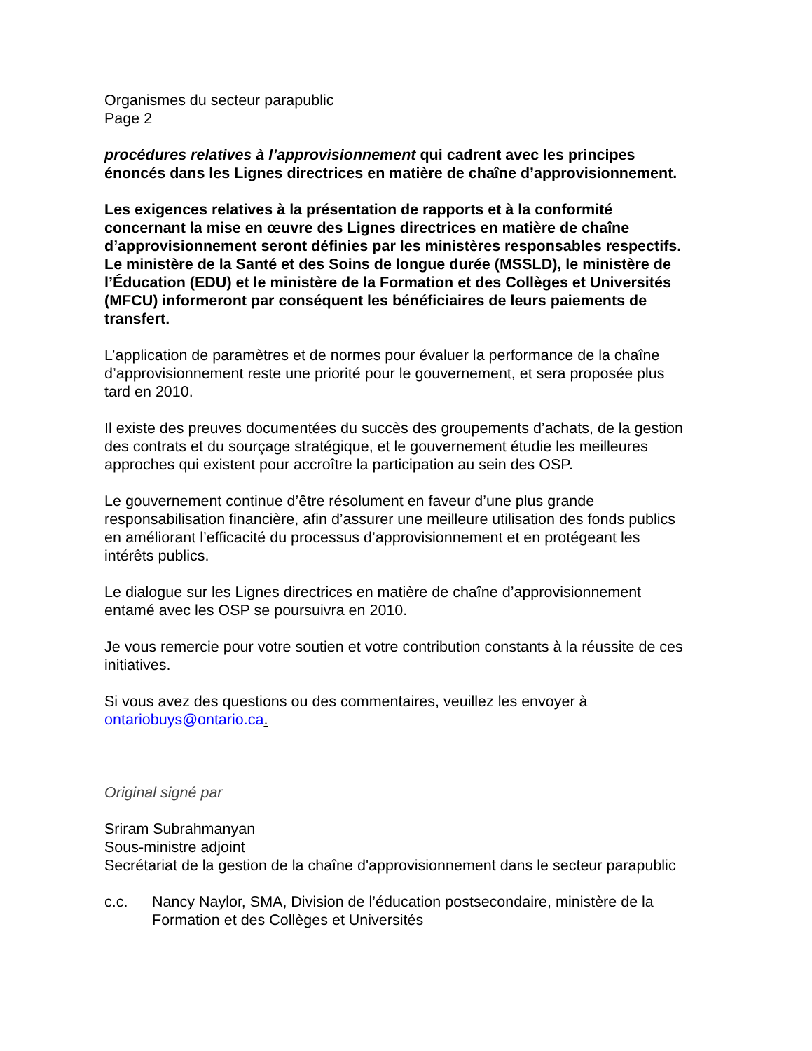Organismes du secteur parapublic
Page 2
procédures relatives à l’approvisionnement qui cadrent avec les principes énoncés dans les Lignes directrices en matière de chaîne d’approvisionnement.
Les exigences relatives à la présentation de rapports et à la conformité concernant la mise en œuvre des Lignes directrices en matière de chaîne d’approvisionnement seront définies par les ministères responsables respectifs. Le ministère de la Santé et des Soins de longue durée (MSSLD), le ministère de l’Éducation (EDU) et le ministère de la Formation et des Collèges et Universités (MFCU) informeront par conséquent les bénéficiaires de leurs paiements de transfert.
L’application de paramètres et de normes pour évaluer la performance de la chaîne d’approvisionnement reste une priorité pour le gouvernement, et sera proposée plus tard en 2010.
Il existe des preuves documentées du succès des groupements d’achats, de la gestion des contrats et du sourçage stratégique, et le gouvernement étudie les meilleures approches qui existent pour accroître la participation au sein des OSP.
Le gouvernement continue d’être résolument en faveur d’une plus grande responsabilisation financière, afin d’assurer une meilleure utilisation des fonds publics en améliorant l’efficacité du processus d’approvisionnement et en protégeant les intérêts publics.
Le dialogue sur les Lignes directrices en matière de chaîne d’approvisionnement entamé avec les OSP se poursuivra en 2010.
Je vous remercie pour votre soutien et votre contribution constants à la réussite de ces initiatives.
Si vous avez des questions ou des commentaires, veuillez les envoyer à ontariobuys@ontario.ca.
Original signé par
Sriram Subrahmanyan
Sous-ministre adjoint
Secrétariat de la gestion de la chaîne d'approvisionnement dans le secteur parapublic
c.c. Nancy Naylor, SMA, Division de l’éducation postsecondaire, ministère de la Formation et des Collèges et Universités